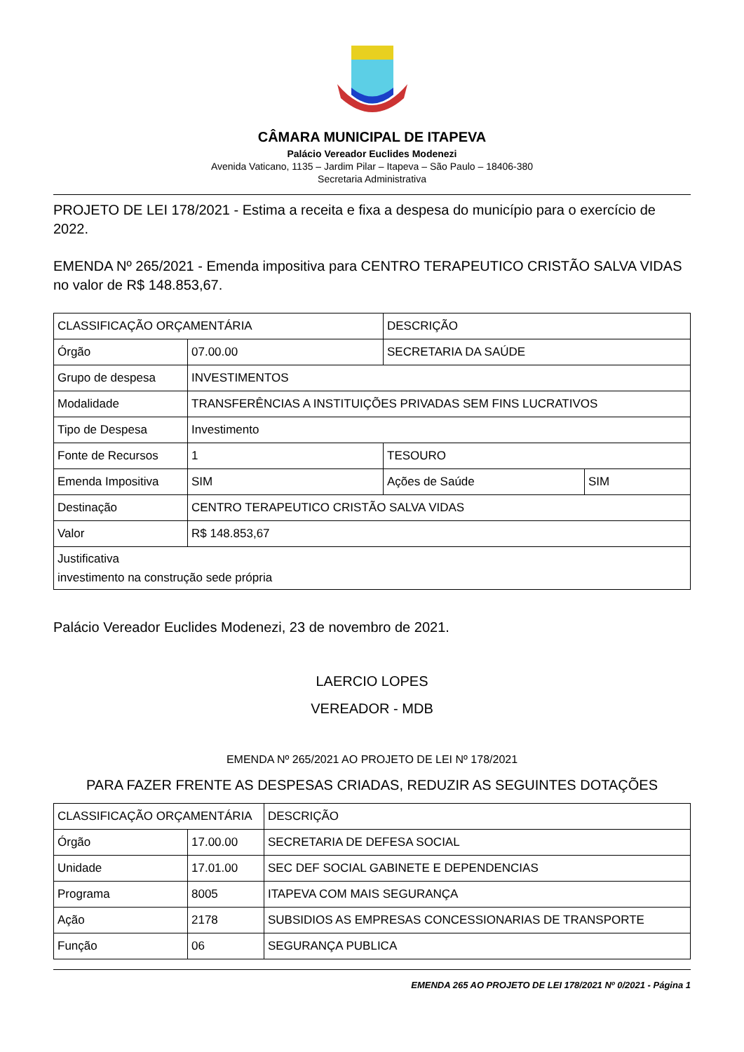CÂMARA MUNICIPAL DE ITAPEVA
Palácio Vereador Euclides Modenezi
Avenida Vaticano, 1135 – Jardim Pilar – Itapeva – São Paulo – 18406-380
Secretaria Administrativa
PROJETO DE LEI 178/2021 - Estima a receita e fixa a despesa do município para o exercício de 2022.
EMENDA Nº 265/2021 - Emenda impositiva para CENTRO TERAPEUTICO CRISTÃO SALVA VIDAS no valor de R$ 148.853,67.
| CLASSIFICAÇÃO ORÇAMENTÁRIA | | DESCRIÇÃO | |
| Órgão | 07.00.00 | SECRETARIA DA SAÚDE | |
| Grupo de despesa | INVESTIMENTOS | | |
| Modalidade | TRANSFERÊNCIAS A INSTITUIÇÕES PRIVADAS SEM FINS LUCRATIVOS | | |
| Tipo de Despesa | Investimento | | |
| Fonte de Recursos | 1 | TESOURO | |
| Emenda Impositiva | SIM | Ações de Saúde | SIM |
| Destinação | CENTRO TERAPEUTICO CRISTÃO SALVA VIDAS | | |
| Valor | R$ 148.853,67 | | |
| Justificativa investimento na construção sede própria | | | |
Palácio Vereador Euclides Modenezi, 23 de novembro de 2021.
LAERCIO LOPES
VEREADOR - MDB
EMENDA Nº 265/2021 AO PROJETO DE LEI Nº 178/2021
PARA FAZER FRENTE AS DESPESAS CRIADAS, REDUZIR AS SEGUINTES DOTAÇÕES
| CLASSIFICAÇÃO ORÇAMENTÁRIA | | DESCRIÇÃO |
| Órgão | 17.00.00 | SECRETARIA DE DEFESA SOCIAL |
| Unidade | 17.01.00 | SEC DEF SOCIAL GABINETE E DEPENDENCIAS |
| Programa | 8005 | ITAPEVA COM MAIS SEGURANÇA |
| Ação | 2178 | SUBSIDIOS AS EMPRESAS CONCESSIONARIAS DE TRANSPORTE |
| Função | 06 | SEGURANÇA PUBLICA |
EMENDA 265 AO PROJETO DE LEI 178/2021 Nº 0/2021 - Página 1